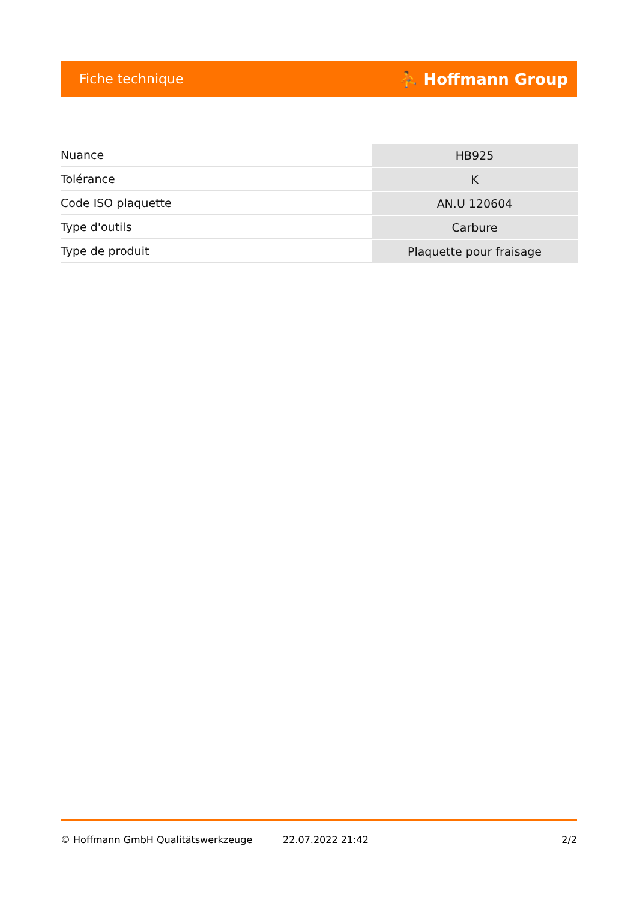Fiche technique ⛹ Hoffmann Group
| Nuance | HB925 |
| Tolérance | K |
| Code ISO plaquette | AN.U 120604 |
| Type d'outils | Carbure |
| Type de produit | Plaquette pour fraisage |
© Hoffmann GmbH Qualitätswerkzeuge 22.07.2022 21:42 2/2